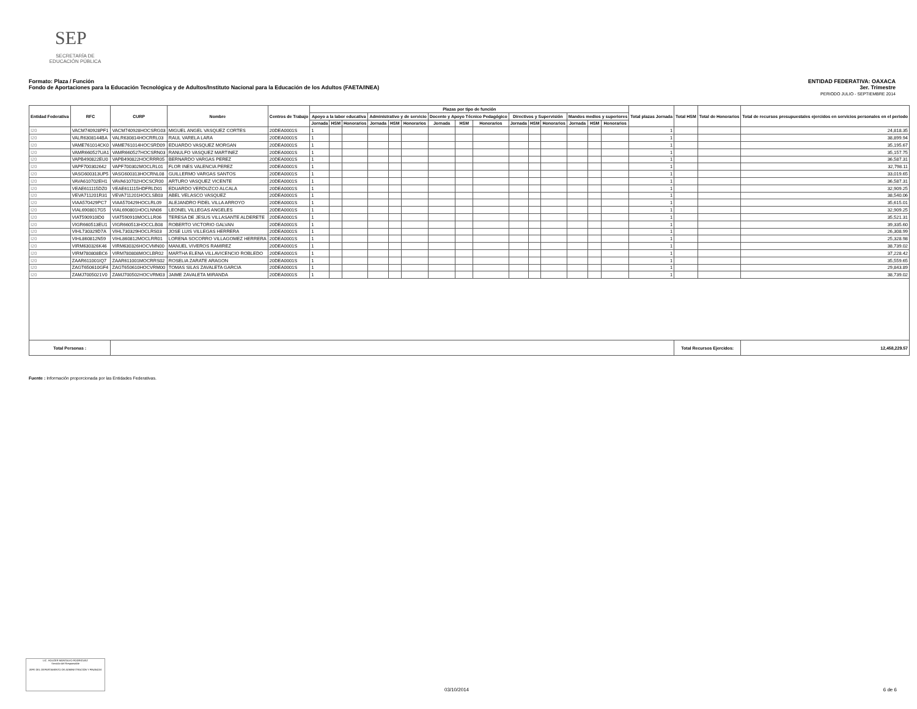SEP
SECRETARÍA DE EDUCACIÓN PÚBLICA
ENTIDAD FEDERATIVA: OAXACA
3er. Trimestre
PERIODO JULIO - SEPTIEMBRE 2014
Formato: Plaza / Función
Fondo de Aportaciones para la Educación Tecnológica y de Adultos/Instituto Nacional para la Educación de los Adultos (FAETA/INEA)
| Entidad Federativa | RFC | CURP | Nombre | Centros de Trabajo | Plazas por tipo de función | | | | | | | | | | | | | | | Total plazas Jornada | Total HSM | Total de Honorarios | Total de recursos presupuestales ejercidos en servicios personales en el periodo |
| --- | --- | --- | --- | --- | --- | --- | --- | --- | --- | --- | --- | --- | --- | --- | --- | --- | --- | --- | --- | --- | --- | --- | --- |
| | | | | | Apoyo a la labor educativa | | | Administrativo y de servicio | | | Docente y Apoyo Técnico Pedagógico | | | Directivos y Supervisión | | | Mandos medios y superiores | | | | | | |
| | | | | | Jornada | HSM | Honorarios | Jornada | HSM | Honorarios | Jornada | HSM | Honorarios | Jornada | HSM | Honorarios | Jornada | HSM | Honorarios | | | | |
| I20 | VACM740928PF1 | VACM740928HOCSRG03 | MIGUEL ANGEL VASQUEZ CORTES | 20DEA0001S | 1 | | | | | | | | | | | | | | | 1 | | | 24,818.35 |
| I20 | VALR6308144BA | VALR630814HOCRRL03 | RAUL VARELA LARA | 20DEA0001S | 1 | | | | | | | | | | | | | | | 1 | | | 38,899.94 |
| I20 | VAME761014CK0 | VAME761014HOCSRD09 | EDUARDO VASQUEZ MORGAN | 20DEA0001S | 1 | | | | | | | | | | | | | | | 1 | | | 35,195.67 |
| I20 | VAMR660527UA1 | VAMR660527HOCSRN03 | RANULFO VASQUEZ MARTINEZ | 20DEA0001S | 1 | | | | | | | | | | | | | | | 1 | | | 35,157.75 |
| I20 | VAPB490822EU0 | VAPB490822HOCRRR05 | BERNARDO VARGAS PEREZ | 20DEA0001S | 1 | | | | | | | | | | | | | | | 1 | | | 36,587.31 |
| I20 | VAPF700302642 | VAPF700302MOCLRL01 | FLOR INES VALENCIA PEREZ | 20DEA0001S | 1 | | | | | | | | | | | | | | | 1 | | | 32,798.11 |
| I20 | VASG600313UP5 | VASG600313HOCRNL08 | GUILLERMO VARGAS SANTOS | 20DEA0001S | 1 | | | | | | | | | | | | | | | 1 | | | 33,019.65 |
| I20 | VAVA610702EH1 | VAVA610702HOCSCR00 | ARTURO VASQUEZ VICENTE | 20DEA0001S | 1 | | | | | | | | | | | | | | | 1 | | | 36,587.31 |
| I20 | VEAE611115DZ0 | VEAE611115HDFRLD01 | EDUARDO VERDUZCO ALCALA | 20DEA0001S | 1 | | | | | | | | | | | | | | | 1 | | | 32,909.25 |
| I20 | VEVA711201R31 | VEVA711201HOCLSB03 | ABEL VELASCO VASQUEZ | 20DEA0001S | 1 | | | | | | | | | | | | | | | 1 | | | 38,540.06 |
| I20 | VIAA570429PC7 | VIAA570429HOCLRL09 | ALEJANDRO FIDEL VILLA ARROYO | 20DEA0001S | 1 | | | | | | | | | | | | | | | 1 | | | 35,615.01 |
| I20 | VIAL6908017G5 | VIAL690801HOCLNN06 | LEONEL VILLEGAS ANGELES | 20DEA0001S | 1 | | | | | | | | | | | | | | | 1 | | | 32,909.25 |
| I20 | VIAT590910ID0 | VIAT590910MOCLLR06 | TERESA DE JESUS VILLASANTE ALDERETE | 20DEA0001S | 1 | | | | | | | | | | | | | | | 1 | | | 35,521.31 |
| I20 | VIGR660513EU1 | VIGR660513HOCCLB08 | ROBERTO VICTORIO GALVAN | 20DEA0001S | 1 | | | | | | | | | | | | | | | 1 | | | 39,335.60 |
| I20 | VIHL730329D7A | VIHL730329HOCLRS03 | JOSE LUIS VILLEGAS HERRERA | 20DEA0001S | 1 | | | | | | | | | | | | | | | 1 | | | 26,308.99 |
| I20 | VIHL860812N59 | VIHL860812MOCLRR01 | LORENA SOCORRO VILLAGOMEZ HERRERA | 20DEA0001S | 1 | | | | | | | | | | | | | | | 1 | | | 25,328.98 |
| I20 | VIRM630326K46 | VIRM630326HOCVMN00 | MANUEL VIVEROS RAMIREZ | 20DEA0001S | 1 | | | | | | | | | | | | | | | 1 | | | 38,739.02 |
| I20 | VIRM780808BC6 | VIRM780808MOCLBR02 | MARTHA ELENA VILLAVICENCIO ROBLEDO | 20DEA0001S | 1 | | | | | | | | | | | | | | | 1 | | | 37,228.42 |
| I20 | ZAAR611001IQ7 | ZAAR611001MOCRRS02 | ROSELIA ZARATE ARAGON | 20DEA0001S | 1 | | | | | | | | | | | | | | | 1 | | | 35,559.65 |
| I20 | ZAGT650610GF4 | ZAGT650610HOCVRM00 | TOMAS SILAS ZAVALETA GARCIA | 20DEA0001S | 1 | | | | | | | | | | | | | | | 1 | | | 29,843.89 |
| I20 | ZAMJ7005021V0 | ZAMJ700502HOCVRM03 | JAIME ZAVALETA MIRANDA | 20DEA0001S | 1 | | | | | | | | | | | | | | | 1 | | | 38,739.02 |
| Total Personas : | | | | | | | | | | | | | | | | | | | | | Total Recursos Ejercidos: | | 12,458,229.57 |
Fuente : Información proporcionada por las Entidades Federativas.
LIC. HOLGER MONTALVO RODRIGUEZ
Servidor del Responsable
JEFE DEL DEPARTAMENTO DE ADMINISTRACIÓN Y FINANZAS
03/10/2014 6 de 6